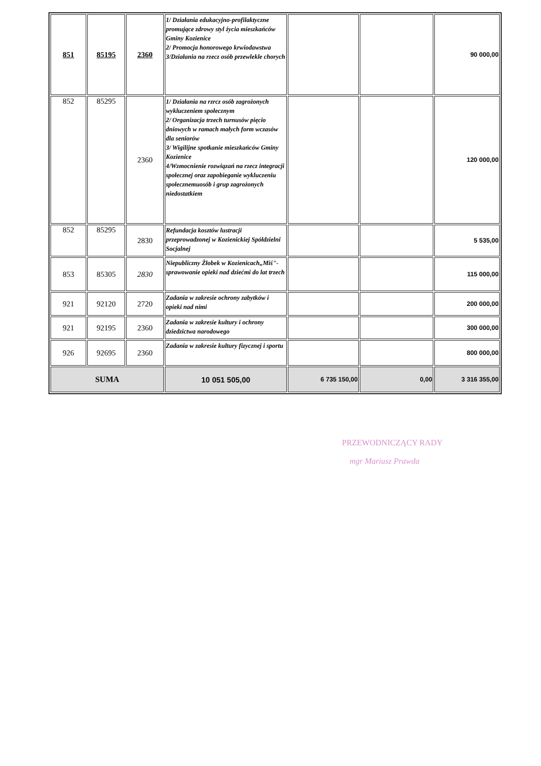| 851 | 85195 | 2360 | 1/ Działania edukacyjno-profilaktyczne promujące zdrowy styl życia mieszkańców Gminy Kozienice 2/ Promocja honorowego krwiodawstwa 3/Działania na rzecz osób przewlekle chorych | | | 90 000,00 |
| 852 | 85295 | 2360 | 1/ Działania na rzrcz osób zagrożonych wykluczeniem społecznym 2/ Organizacja trzech turnusów pięcio dniowych w ramach małych form wczasów dla seniorów 3/ Wigilijne spotkanie mieszkańców Gminy Kozienice 4/Wzmocnienie rozwiązań na rzecz integracji społecznej oraz zapobieganie wykluczeniu społecznemuosób i grup zagrożonych niedostatkiem | | | 120 000,00 |
| 852 | 85295 | 2830 | Refundacja kosztów lustracji przeprowadzonej w Kozienickiej Spółdzielni Socjalnej | | | 5 535,00 |
| 853 | 85305 | 2830 | Niepubliczny Żłobek w Kozienicach„Miś"-sprawowanie opieki nad dziećmi do lat trzech | | | 115 000,00 |
| 921 | 92120 | 2720 | Zadania w zakresie ochrony zabytków i opieki nad nimi | | | 200 000,00 |
| 921 | 92195 | 2360 | Zadania w zakresie kultury i ochrony dziedzictwa narodowego | | | 300 000,00 |
| 926 | 92695 | 2360 | Zadania w zakresie kultury fizycznej i sportu | | | 800 000,00 |
| SUMA | | | 10 051 505,00 | 6 735 150,00 | 0,00 | 3 316 355,00 |
PRZEWODNICZĄCY RADY
mgr Mariusz Prawda